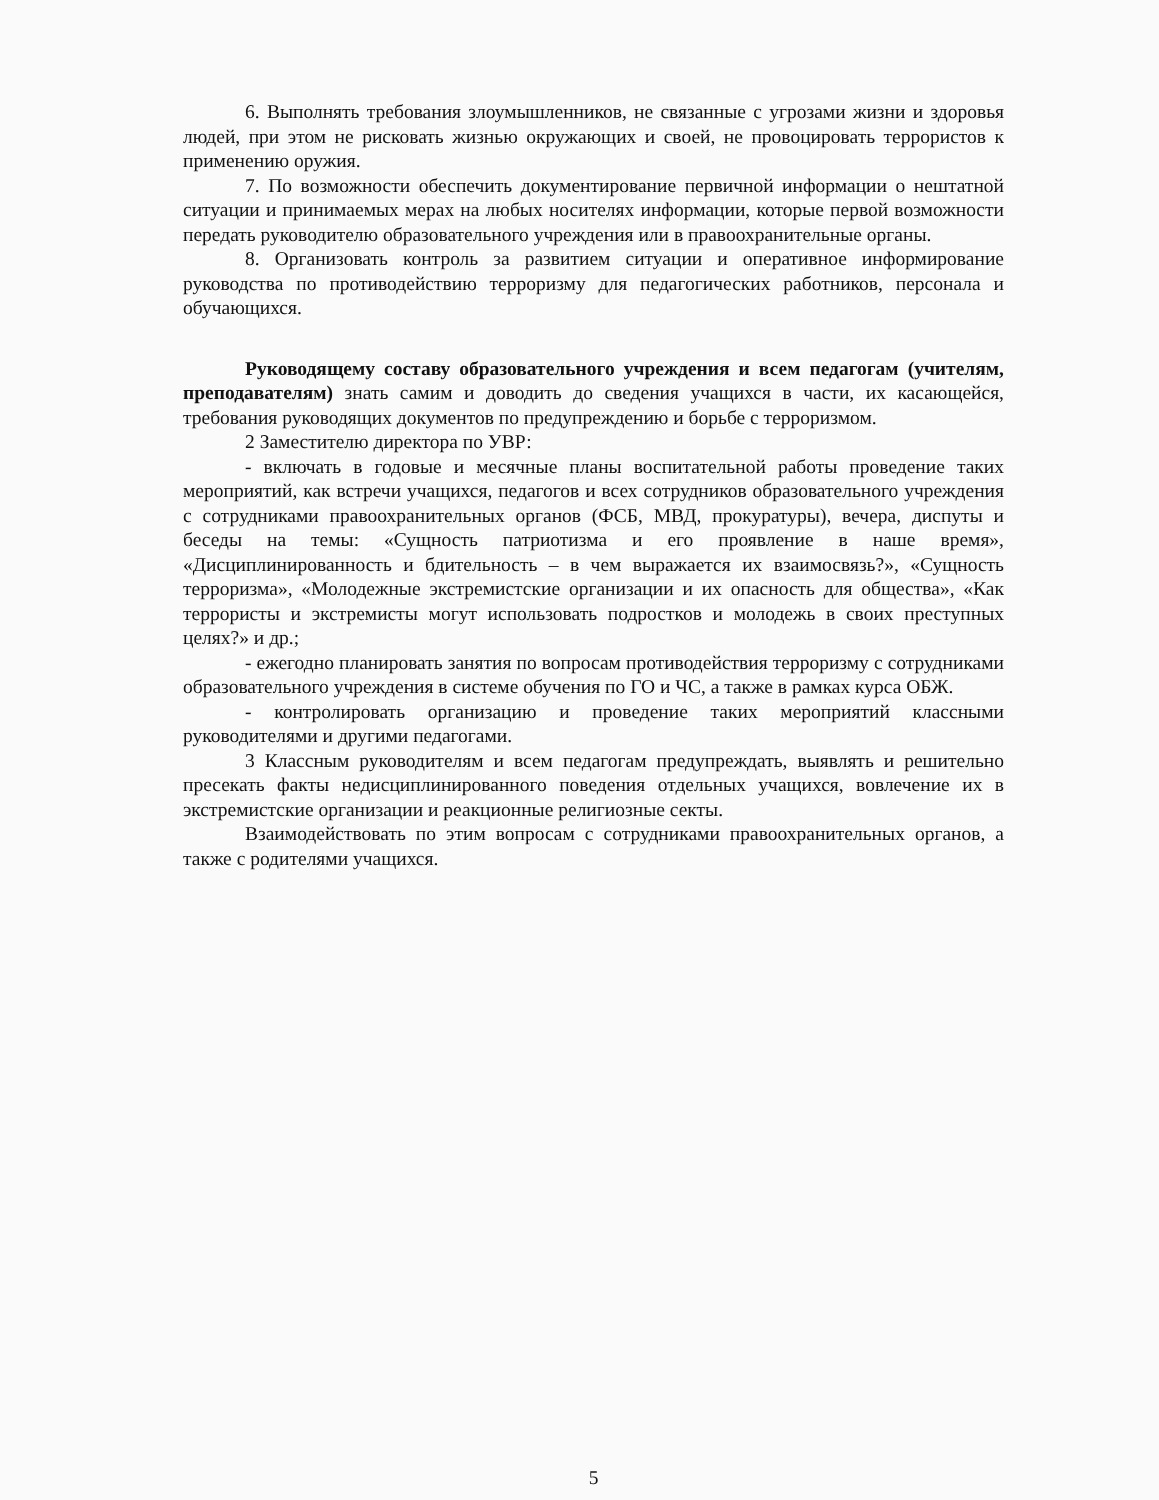6. Выполнять требования злоумышленников, не связанные с угрозами жизни и здоровья людей, при этом не рисковать жизнью окружающих и своей, не провоцировать террористов к применению оружия.
7. По возможности обеспечить документирование первичной информации о нештатной ситуации и принимаемых мерах на любых носителях информации, которые первой возможности передать руководителю образовательного учреждения или в правоохранительные органы.
8. Организовать контроль за развитием ситуации и оперативное информирование руководства по противодействию терроризму для педагогических работников, персонала и обучающихся.
Руководящему составу образовательного учреждения и всем педагогам (учителям, преподавателям) знать самим и доводить до сведения учащихся в части, их касающейся, требования руководящих документов по предупреждению и борьбе с терроризмом.
2 Заместителю директора по УВР:
- включать в годовые и месячные планы воспитательной работы проведение таких мероприятий, как встречи учащихся, педагогов и всех сотрудников образовательного учреждения с сотрудниками правоохранительных органов (ФСБ, МВД, прокуратуры), вечера, диспуты и беседы на темы: «Сущность патриотизма и его проявление в наше время», «Дисциплинированность и бдительность – в чем выражается их взаимосвязь?», «Сущность терроризма», «Молодежные экстремистские организации и их опасность для общества», «Как террористы и экстремисты могут использовать подростков и молодежь в своих преступных целях?» и др.;
- ежегодно планировать занятия по вопросам противодействия терроризму с сотрудниками образовательного учреждения в системе обучения по ГО и ЧС, а также в рамках курса ОБЖ.
- контролировать организацию и проведение таких мероприятий классными руководителями и другими педагогами.
3 Классным руководителям и всем педагогам предупреждать, выявлять и решительно пресекать факты недисциплинированного поведения отдельных учащихся, вовлечение их в экстремистские организации и реакционные религиозные секты.
Взаимодействовать по этим вопросам с сотрудниками правоохранительных органов, а также с родителями учащихся.
5